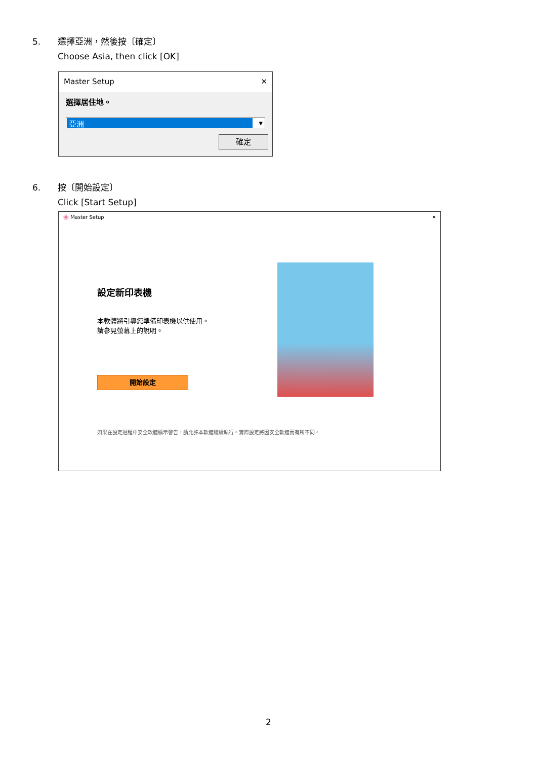5. 選擇亞洲，然後按〔確定〕
Choose Asia, then click [OK]
Master Setup ✕
選擇居住地。
亞洲
▾
確定
6. 按〔開始設定〕
Click [Start Setup]
🌸 Master Setup ✕
設定新印表機
本軟體將引導您準備印表機以供使用。
請參見螢幕上的說明。
開始設定
如果在設定過程中安全軟體顯示警告，請允許本軟體繼續執行。實際設定將因安全軟體而有所不同。
2